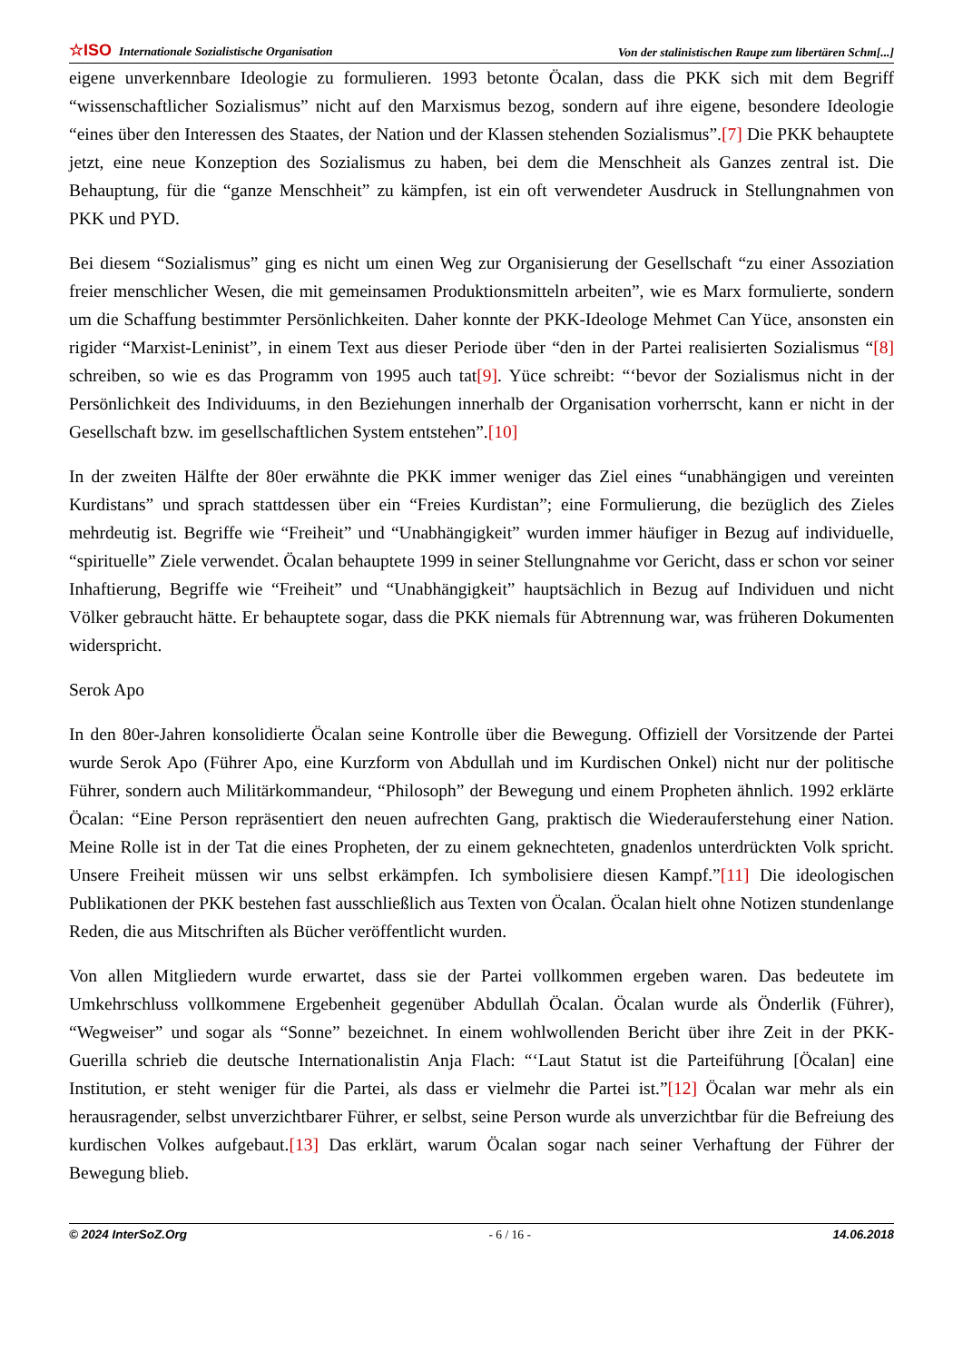☆ISO Internationale Sozialistische Organisation Von der stalinistischen Raupe zum libertären Schm[...]
eigene unverkennbare Ideologie zu formulieren. 1993 betonte Öcalan, dass die PKK sich mit dem Begriff “wissenschaftlicher Sozialismus” nicht auf den Marxismus bezog, sondern auf ihre eigene, besondere Ideologie “eines über den Interessen des Staates, der Nation und der Klassen stehenden Sozialismus”.[7] Die PKK behauptete jetzt, eine neue Konzeption des Sozialismus zu haben, bei dem die Menschheit als Ganzes zentral ist. Die Behauptung, für die “ganze Menschheit” zu kämpfen, ist ein oft verwendeter Ausdruck in Stellungnahmen von PKK und PYD.
Bei diesem “Sozialismus” ging es nicht um einen Weg zur Organisierung der Gesellschaft “zu einer Assoziation freier menschlicher Wesen, die mit gemeinsamen Produktionsmitteln arbeiten”, wie es Marx formulierte, sondern um die Schaffung bestimmter Persönlichkeiten. Daher konnte der PKK-Ideologe Mehmet Can Yüce, ansonsten ein rigider “Marxist-Leninist”, in einem Text aus dieser Periode über “den in der Partei realisierten Sozialismus “[8] schreiben, so wie es das Programm von 1995 auch tat[9]. Yüce schreibt: “‘bevor der Sozialismus nicht in der Persönlichkeit des Individuums, in den Beziehungen innerhalb der Organisation vorherrscht, kann er nicht in der Gesellschaft bzw. im gesellschaftlichen System entstehen”.[10]
In der zweiten Hälfte der 80er erwähnte die PKK immer weniger das Ziel eines “unabhängigen und vereinten Kurdistans” und sprach stattdessen über ein “Freies Kurdistan”; eine Formulierung, die bezüglich des Zieles mehrdeutig ist. Begriffe wie “Freiheit” und “Unabhängigkeit” wurden immer häufiger in Bezug auf individuelle, “spirituelle” Ziele verwendet. Öcalan behauptete 1999 in seiner Stellungnahme vor Gericht, dass er schon vor seiner Inhaftierung, Begriffe wie “Freiheit” und “Unabhängigkeit” hauptsächlich in Bezug auf Individuen und nicht Völker gebraucht hätte. Er behauptete sogar, dass die PKK niemals für Abtrennung war, was früheren Dokumenten widerspricht.
Serok Apo
In den 80er-Jahren konsolidierte Öcalan seine Kontrolle über die Bewegung. Offiziell der Vorsitzende der Partei wurde Serok Apo (Führer Apo, eine Kurzform von Abdullah und im Kurdischen Onkel) nicht nur der politische Führer, sondern auch Militärkommandeur, “Philosoph” der Bewegung und einem Propheten ähnlich. 1992 erklärte Öcalan: “Eine Person repräsentiert den neuen aufrechten Gang, praktisch die Wiederauferstehung einer Nation. Meine Rolle ist in der Tat die eines Propheten, der zu einem geknechteten, gnadenlos unterdrückten Volk spricht. Unsere Freiheit müssen wir uns selbst erkämpfen. Ich symbolisiere diesen Kampf.”[11] Die ideologischen Publikationen der PKK bestehen fast ausschließlich aus Texten von Öcalan. Öcalan hielt ohne Notizen stundenlange Reden, die aus Mitschriften als Bücher veröffentlicht wurden.
Von allen Mitgliedern wurde erwartet, dass sie der Partei vollkommen ergeben waren. Das bedeutete im Umkehrschluss vollkommene Ergebenheit gegenüber Abdullah Öcalan. Öcalan wurde als Önderlik (Führer), “Wegweiser” und sogar als “Sonne” bezeichnet. In einem wohlwollenden Bericht über ihre Zeit in der PKK-Guerilla schrieb die deutsche Internationalistin Anja Flach: “‘Laut Statut ist die Parteiführung [Öcalan] eine Institution, er steht weniger für die Partei, als dass er vielmehr die Partei ist.”[12] Öcalan war mehr als ein herausragender, selbst unverzichtbarer Führer, er selbst, seine Person wurde als unverzichtbar für die Befreiung des kurdischen Volkes aufgebaut.[13] Das erklärt, warum Öcalan sogar nach seiner Verhaftung der Führer der Bewegung blieb.
© 2024 InterSoZ.Org - 6 / 16 - 14.06.2018